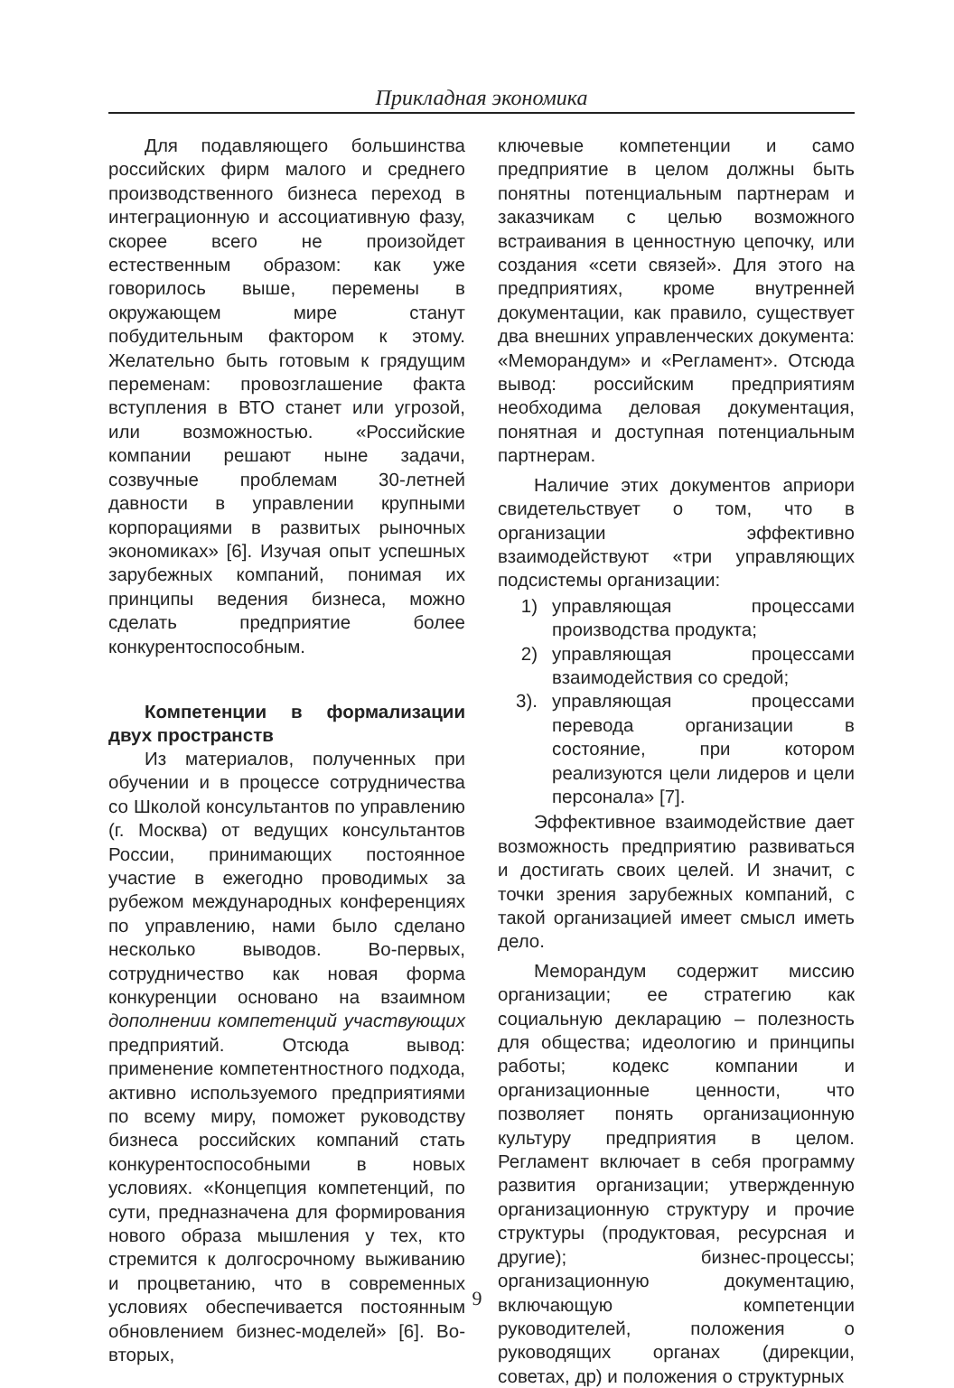Прикладная экономика
Для подавляющего большинства российских фирм малого и среднего производственного бизнеса переход в интеграционную и ассоциативную фазу, скорее всего не произойдет естественным образом: как уже говорилось выше, перемены в окружающем мире станут побудительным фактором к этому. Желательно быть готовым к грядущим переменам: провозглашение факта вступления в ВТО станет или угрозой, или возможностью. «Российские компании решают ныне задачи, созвучные проблемам 30-летней давности в управлении крупными корпорациями в развитых рыночных экономиках» [6]. Изучая опыт успешных зарубежных компаний, понимая их принципы ведения бизнеса, можно сделать предприятие более конкурентоспособным.
Компетенции в формализации двух пространств
Из материалов, полученных при обучении и в процессе сотрудничества со Школой консультантов по управлению (г. Москва) от ведущих консультантов России, принимающих постоянное участие в ежегодно проводимых за рубежом международных конференциях по управлению, нами было сделано несколько выводов. Во-первых, сотрудничество как новая форма конкуренции основано на взаимном дополнении компетенций участвующих предприятий. Отсюда вывод: применение компетентностного подхода, активно используемого предприятиями по всему миру, поможет руководству бизнеса российских компаний стать конкурентоспособными в новых условиях. «Концепция компетенций, по сути, предназначена для формирования нового образа мышления у тех, кто стремится к долгосрочному выживанию и процветанию, что в современных условиях обеспечивается постоянным обновлением бизнес-моделей» [6]. Во-вторых,
ключевые компетенции и само предприятие в целом должны быть понятны потенциальным партнерам и заказчикам с целью возможного встраивания в ценностную цепочку, или создания «сети связей». Для этого на предприятиях, кроме внутренней документации, как правило, существует два внешних управленческих документа: «Меморандум» и «Регламент». Отсюда вывод: российским предприятиям необходима деловая документация, понятная и доступная потенциальным партнерам.
Наличие этих документов априори свидетельствует о том, что в организации эффективно взаимодействуют «три управляющих подсистемы организации:
1) управляющая процессами производства продукта;
2) управляющая процессами взаимодействия со средой;
3). управляющая процессами перевода организации в состояние, при котором реализуются цели лидеров и цели персонала» [7].
Эффективное взаимодействие дает возможность предприятию развиваться и достигать своих целей. И значит, с точки зрения зарубежных компаний, с такой организацией имеет смысл иметь дело.
Меморандум содержит миссию организации; ее стратегию как социальную декларацию – полезность для общества; идеологию и принципы работы; кодекс компании и организационные ценности, что позволяет понять организационную культуру предприятия в целом. Регламент включает в себя программу развития организации; утвержденную организационную структуру и прочие структуры (продуктовая, ресурсная и другие); бизнес-процессы; организационную документацию, включающую компетенции руководителей, положения о руководящих органах (дирекции, советах, др) и положения о структурных
9